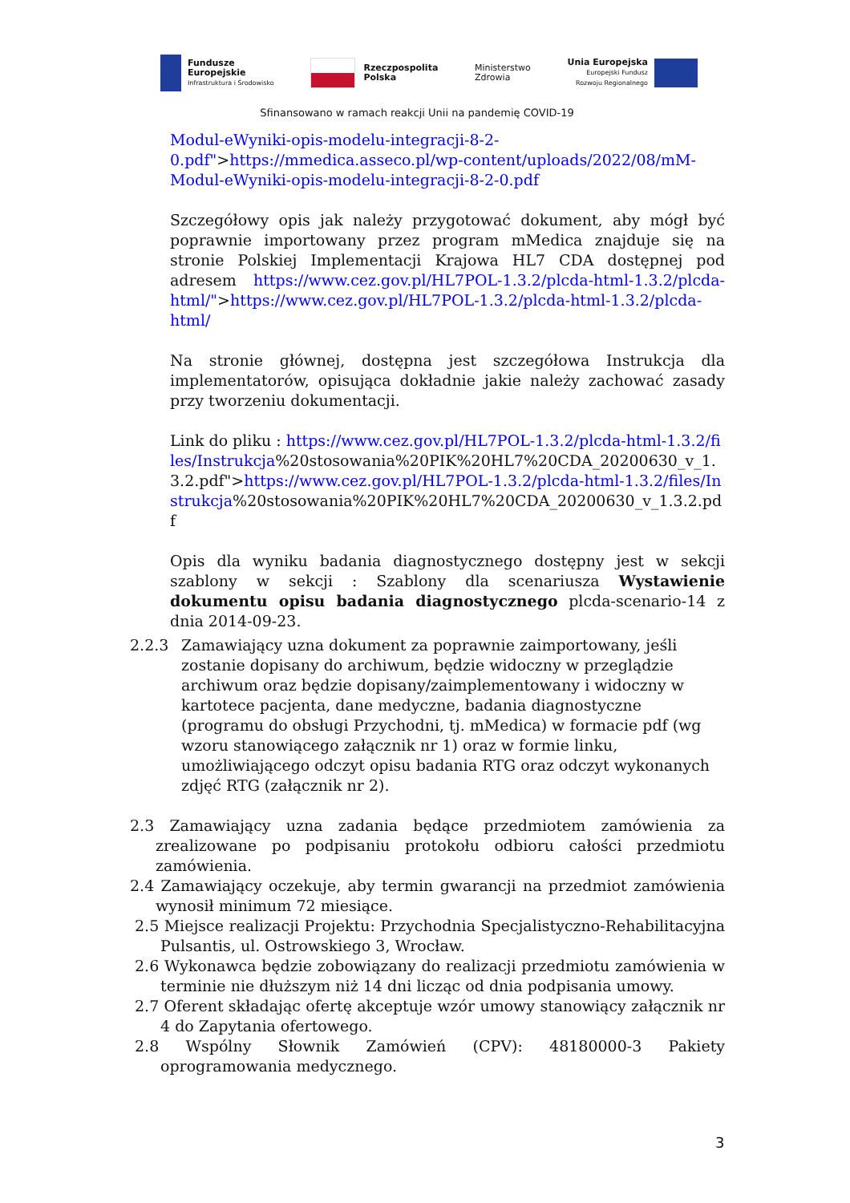Fundusze
Europejskie
Infrastruktura i Środowisko
Rzeczpospolita
Polska
Ministerstwo
Zdrowia
Unia Europejska
Europejski Fundusz
Rozwoju Regionalnego
Sfinansowano w ramach reakcji Unii na pandemię COVID-19
Modul-eWyniki-opis-modelu-integracji-8-2-0.pdf">https://mmedica.asseco.pl/wp-content/uploads/2022/08/mM-Modul-eWyniki-opis-modelu-integracji-8-2-0.pdf
Szczegółowy opis jak należy przygotować dokument, aby mógł być poprawnie importowany przez program mMedica znajduje się na stronie Polskiej Implementacji Krajowa HL7 CDA dostępnej pod adresem https://www.cez.gov.pl/HL7POL-1.3.2/plcda-html-1.3.2/plcda-html/">https://www.cez.gov.pl/HL7POL-1.3.2/plcda-html-1.3.2/plcda-html/
Na stronie głównej, dostępna jest szczegółowa Instrukcja dla implementatorów, opisująca dokładnie jakie należy zachować zasady przy tworzeniu dokumentacji.
Link do pliku : https://www.cez.gov.pl/HL7POL-1.3.2/plcda-html-1.3.2/files/Instrukcja%20stosowania%20PIK%20HL7%20CDA_20200630_v_1.3.2.pdf">https://www.cez.gov.pl/HL7POL-1.3.2/plcda-html-1.3.2/files/Instrukcja%20stosowania%20PIK%20HL7%20CDA_20200630_v_1.3.2.pdf
Opis dla wyniku badania diagnostycznego dostępny jest w sekcji szablony w sekcji : Szablony dla scenariusza Wystawienie dokumentu opisu badania diagnostycznego plcda-scenario-14 z dnia 2014-09-23.
2.2.3 Zamawiający uzna dokument za poprawnie zaimportowany, jeśli zostanie dopisany do archiwum, będzie widoczny w przeglądzie archiwum oraz będzie dopisany/zaimplementowany i widoczny w kartotece pacjenta, dane medyczne, badania diagnostyczne (programu do obsługi Przychodni, tj. mMedica) w formacie pdf (wg wzoru stanowiącego załącznik nr 1) oraz w formie linku, umożliwiającego odczyt opisu badania RTG oraz odczyt wykonanych zdjęć RTG (załącznik nr 2).
2.3 Zamawiający uzna zadania będące przedmiotem zamówienia za zrealizowane po podpisaniu protokołu odbioru całości przedmiotu zamówienia.
2.4 Zamawiający oczekuje, aby termin gwarancji na przedmiot zamówienia wynosił minimum 72 miesiące.
2.5 Miejsce realizacji Projektu: Przychodnia Specjalistyczno-Rehabilitacyjna Pulsantis, ul. Ostrowskiego 3, Wrocław.
2.6 Wykonawca będzie zobowiązany do realizacji przedmiotu zamówienia w terminie nie dłuższym niż 14 dni licząc od dnia podpisania umowy.
2.7 Oferent składając ofertę akceptuje wzór umowy stanowiący załącznik nr 4 do Zapytania ofertowego.
2.8 Wspólny Słownik Zamówień (CPV): 48180000-3 Pakiety oprogramowania medycznego.
3